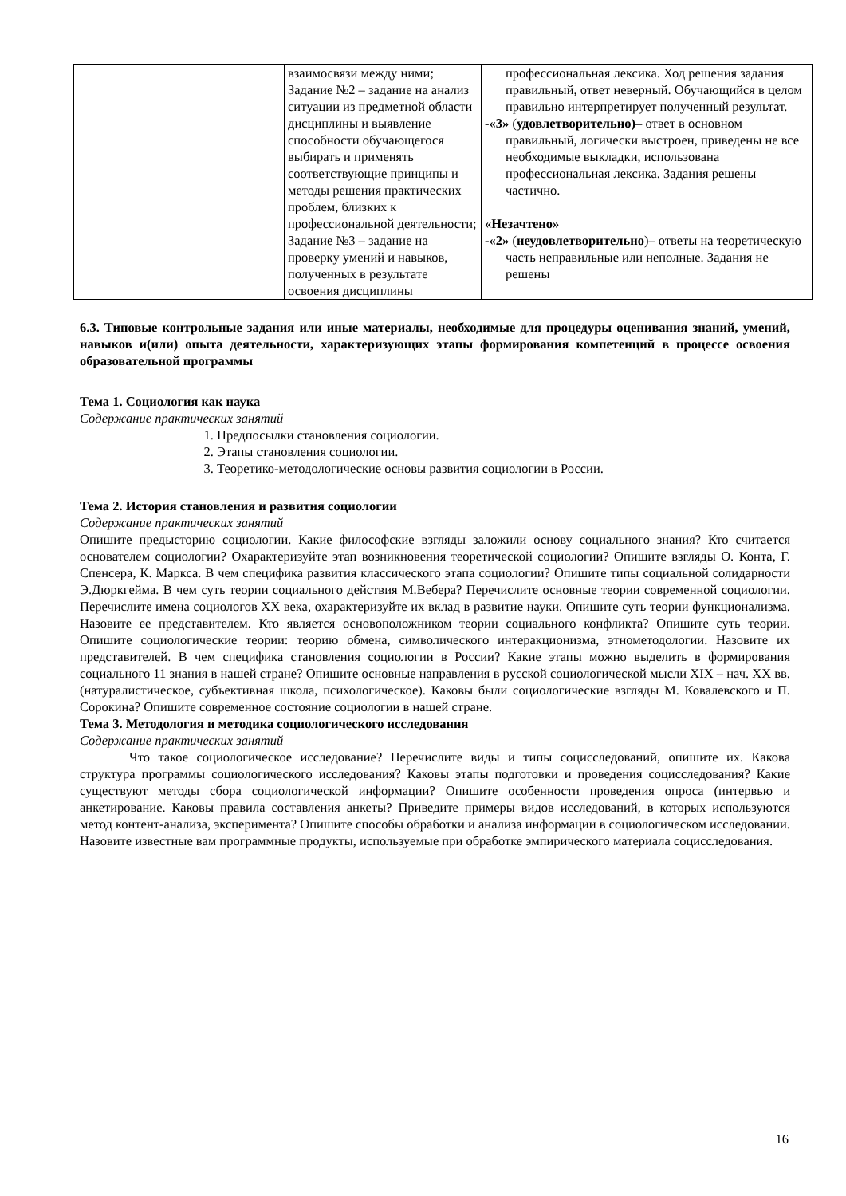| | | взаимосвязи между ними; Задание №2 – задание на анализ ситуации из предметной области дисциплины и выявление способности обучающегося выбирать и применять соответствующие принципы и методы решения практических проблем, близких к профессиональной деятельности; Задание №3 – задание на проверку умений и навыков, полученных в результате освоения дисциплины | профессиональная лексика. Ход решения задания правильный, ответ неверный. Обучающийся в целом правильно интерпретирует полученный результат. -«3» ( удовлетворительно)– ответ в основном правильный, логически выстроен, приведены не все необходимые выкладки, использована профессиональная лексика. Задания решены частично. «Незачтено» -«2» ( неудовлетворительно )– ответы на теоретическую часть неправильные или неполные. Задания не решены |
6.3. Типовые контрольные задания или иные материалы, необходимые для процедуры оценивания знаний, умений, навыков и(или) опыта деятельности, характеризующих этапы формирования компетенций в процессе освоения образовательной программы
Тема 1. Социология как наука
Содержание практических занятий
1. Предпосылки становления социологии.
2. Этапы становления социологии.
3. Теоретико-методологические основы развития социологии в России.
Тема 2. История становления и развития социологии
Содержание практических занятий
Опишите предысторию социологии. Какие философские взгляды заложили основу социального знания? Кто считается основателем социологии? Охарактеризуйте этап возникновения теоретической социологии? Опишите взгляды О. Конта, Г. Спенсера, К. Маркса. В чем специфика развития классического этапа социологии? Опишите типы социальной солидарности Э.Дюркгейма. В чем суть теории социального действия М.Вебера? Перечислите основные теории современной социологии. Перечислите имена социологов XX века, охарактеризуйте их вклад в развитие науки. Опишите суть теории функционализма. Назовите ее представителем. Кто является основоположником теории социального конфликта? Опишите суть теории. Опишите социологические теории: теорию обмена, символического интеракционизма, этнометодологии. Назовите их представителей. В чем специфика становления социологии в России? Какие этапы можно выделить в формирования социального 11 знания в нашей стране? Опишите основные направления в русской социологической мысли XIX – нач. XX вв. (натуралистическое, субъективная школа, психологическое). Каковы были социологические взгляды М. Ковалевского и П. Сорокина? Опишите современное состояние социологии в нашей стране.
Тема 3. Методология и методика социологического исследования
Содержание практических занятий
Что такое социологическое исследование? Перечислите виды и типы социсследований, опишите их. Какова структура программы социологического исследования? Каковы этапы подготовки и проведения социсследования? Какие существуют методы сбора социологической информации? Опишите особенности проведения опроса (интервью и анкетирование. Каковы правила составления анкеты? Приведите примеры видов исследований, в которых используются метод контент-анализа, эксперимента? Опишите способы обработки и анализа информации в социологическом исследовании. Назовите известные вам программные продукты, используемые при обработке эмпирического материала социсследования.
16